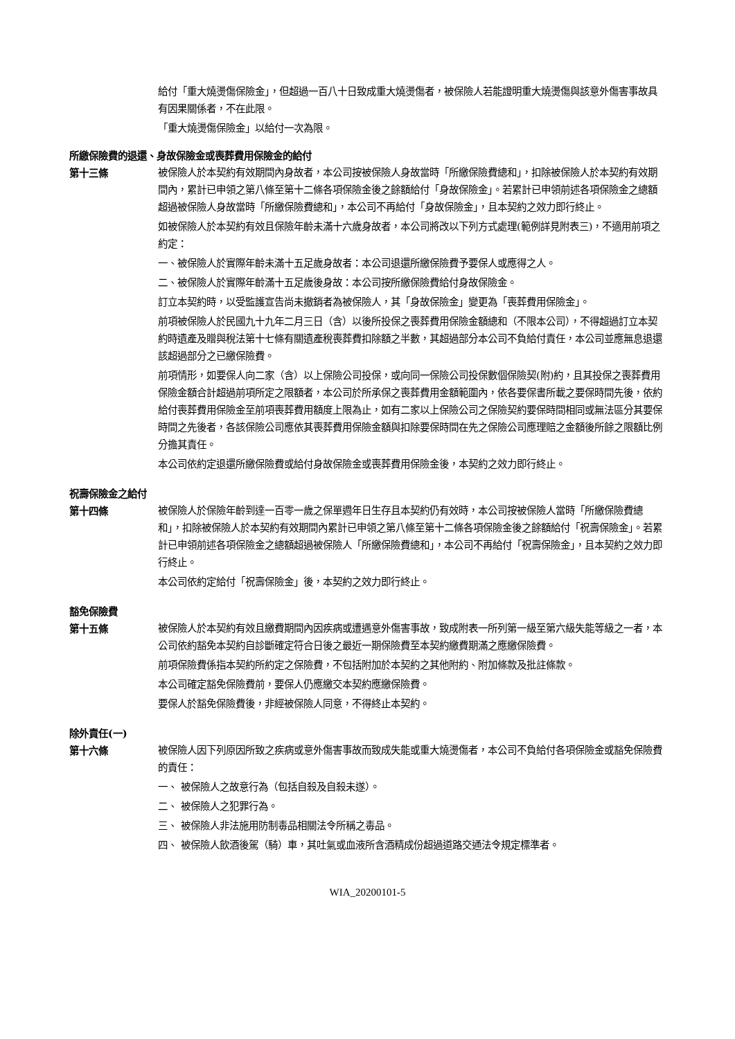給付「重大燒燙傷保險金」，但超過一百八十日致成重大燒燙傷者，被保險人若能證明重大燒燙傷與該意外傷害事故具有因果關係者，不在此限。
「重大燒燙傷保險金」以給付一次為限。
所繳保險費的退還、身故保險金或喪葬費用保險金的給付
第十三條 被保險人於本契約有效期間內身故者，本公司按被保險人身故當時「所繳保險費總和」，扣除被保險人於本契約有效期間內，累計已申領之第八條至第十二條各項保險金後之餘額給付「身故保險金」。若累計已申領前述各項保險金之總額超過被保險人身故當時「所繳保險費總和」，本公司不再給付「身故保險金」，且本契約之效力即行終止。
如被保險人於本契約有效且保險年齡未滿十六歲身故者，本公司將改以下列方式處理(範例詳見附表三)，不適用前項之約定：
一、被保險人於實際年齡未滿十五足歲身故者：本公司退還所繳保險費予要保人或應得之人。
二、被保險人於實際年齡滿十五足歲後身故：本公司按所繳保險費給付身故保險金。
訂立本契約時，以受監護宣告尚未撤銷者為被保險人，其「身故保險金」變更為「喪葬費用保險金」。
前項被保險人於民國九十九年二月三日（含）以後所投保之喪葬費用保險金額總和（不限本公司），不得超過訂立本契約時遺產及贈與稅法第十七條有關遺產稅喪葬費扣除額之半數，其超過部分本公司不負給付責任，本公司並應無息退還該超過部分之已繳保險費。
前項情形，如要保人向二家（含）以上保險公司投保，或向同一保險公司投保數個保險契(附)約，且其投保之喪葬費用保險金額合計超過前項所定之限額者，本公司於所承保之喪葬費用金額範圍內，依各要保書所載之要保時間先後，依約給付喪葬費用保險金至前項喪葬費用額度上限為止，如有二家以上保險公司之保險契約要保時間相同或無法區分其要保時間之先後者，各該保險公司應依其喪葬費用保險金額與扣除要保時間在先之保險公司應理賠之金額後所餘之限額比例分擔其責任。
本公司依約定退還所繳保險費或給付身故保險金或喪葬費用保險金後，本契約之效力即行終止。
祝壽保險金之給付
第十四條 被保險人於保險年齡到達一百零一歲之保單週年日生存且本契約仍有效時，本公司按被保險人當時「所繳保險費總和」，扣除被保險人於本契約有效期間內累計已申領之第八條至第十二條各項保險金後之餘額給付「祝壽保險金」。若累計已申領前述各項保險金之總額超過被保險人「所繳保險費總和」，本公司不再給付「祝壽保險金」，且本契約之效力即行終止。
本公司依約定給付「祝壽保險金」後，本契約之效力即行終止。
豁免保險費
第十五條 被保險人於本契約有效且繳費期間內因疾病或遭遇意外傷害事故，致成附表一所列第一級至第六級失能等級之一者，本公司依約豁免本契約自診斷確定符合日後之最近一期保險費至本契約繳費期滿之應繳保險費。
前項保險費係指本契約所約定之保險費，不包括附加於本契約之其他附約、附加條款及批註條款。
本公司確定豁免保險費前，要保人仍應繳交本契約應繳保險費。
要保人於豁免保險費後，非經被保險人同意，不得終止本契約。
除外責任(一)
第十六條 被保險人因下列原因所致之疾病或意外傷害事故而致成失能或重大燒燙傷者，本公司不負給付各項保險金或豁免保險費的責任：
一、 被保險人之故意行為（包括自殺及自殺未遂）。
二、 被保險人之犯罪行為。
三、 被保險人非法施用防制毒品相關法令所稱之毒品。
四、 被保險人飲酒後駕（騎）車，其吐氣或血液所含酒精成份超過道路交通法令規定標準者。
WIA_20200101-5